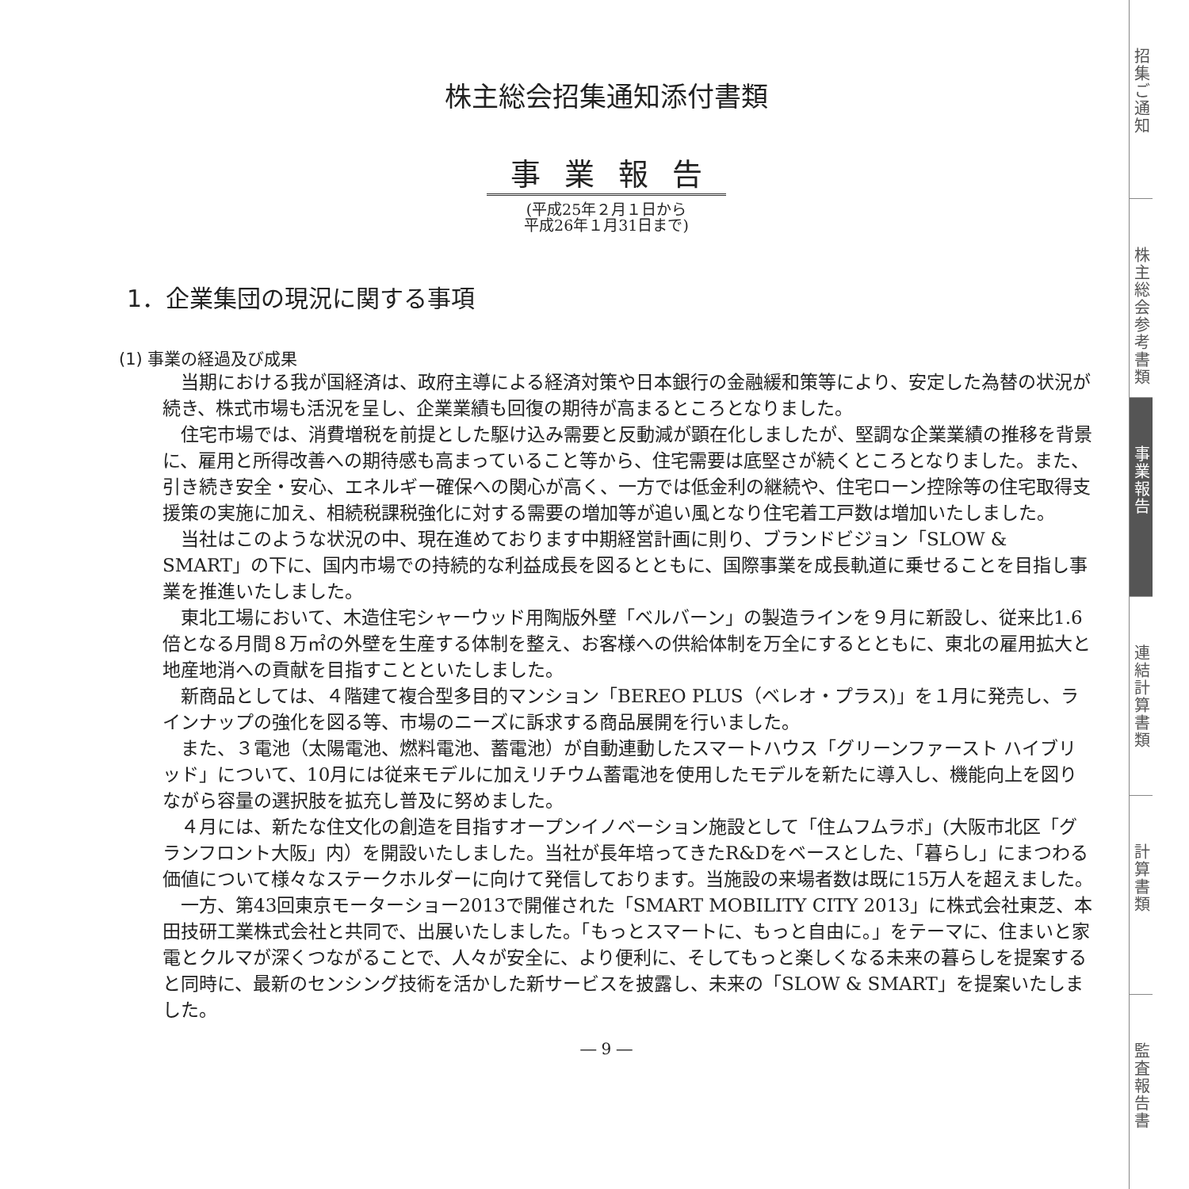株主総会招集通知添付書類
事業報告
(平成25年２月１日から
平成26年１月31日まで)
1．企業集団の現況に関する事項
(1) 事業の経過及び成果
当期における我が国経済は、政府主導による経済対策や日本銀行の金融緩和策等により、安定した為替の状況が続き、株式市場も活況を呈し、企業業績も回復の期待が高まるところとなりました。
住宅市場では、消費増税を前提とした駆け込み需要と反動減が顕在化しましたが、堅調な企業業績の推移を背景に、雇用と所得改善への期待感も高まっていること等から、住宅需要は底堅さが続くところとなりました。また、引き続き安全・安心、エネルギー確保への関心が高く、一方では低金利の継続や、住宅ローン控除等の住宅取得支援策の実施に加え、相続税課税強化に対する需要の増加等が追い風となり住宅着工戸数は増加いたしました。
当社はこのような状況の中、現在進めております中期経営計画に則り、ブランドビジョン「SLOW & SMART」の下に、国内市場での持続的な利益成長を図るとともに、国際事業を成長軌道に乗せることを目指し事業を推進いたしました。
東北工場において、木造住宅シャーウッド用陶版外壁「ベルバーン」の製造ラインを９月に新設し、従来比1.6倍となる月間８万㎡の外壁を生産する体制を整え、お客様への供給体制を万全にするとともに、東北の雇用拡大と地産地消への貢献を目指すことといたしました。
新商品としては、４階建て複合型多目的マンション「BEREO PLUS（ベレオ・プラス)」を１月に発売し、ラインナップの強化を図る等、市場のニーズに訴求する商品展開を行いました。
また、３電池（太陽電池、燃料電池、蓄電池）が自動連動したスマートハウス「グリーンファースト ハイブリッド」について、10月には従来モデルに加えリチウム蓄電池を使用したモデルを新たに導入し、機能向上を図りながら容量の選択肢を拡充し普及に努めました。
４月には、新たな住文化の創造を目指すオープンイノベーション施設として「住ムフムラボ」(大阪市北区「グランフロント大阪」内）を開設いたしました。当社が長年培ってきたR&Dをベースとした、「暮らし」にまつわる価値について様々なステークホルダーに向けて発信しております。当施設の来場者数は既に15万人を超えました。
一方、第43回東京モーターショー2013で開催された「SMART MOBILITY CITY 2013」に株式会社東芝、本田技研工業株式会社と共同で、出展いたしました。「もっとスマートに、もっと自由に。」をテーマに、住まいと家電とクルマが深くつながることで、人々が安全に、より便利に、そしてもっと楽しくなる未来の暮らしを提案すると同時に、最新のセンシング技術を活かした新サービスを披露し、未来の「SLOW & SMART」を提案いたしました。
― 9 ―
招集ご通知
株主総会参考書類
事業報告
連結計算書類
計算書類
監査報告書